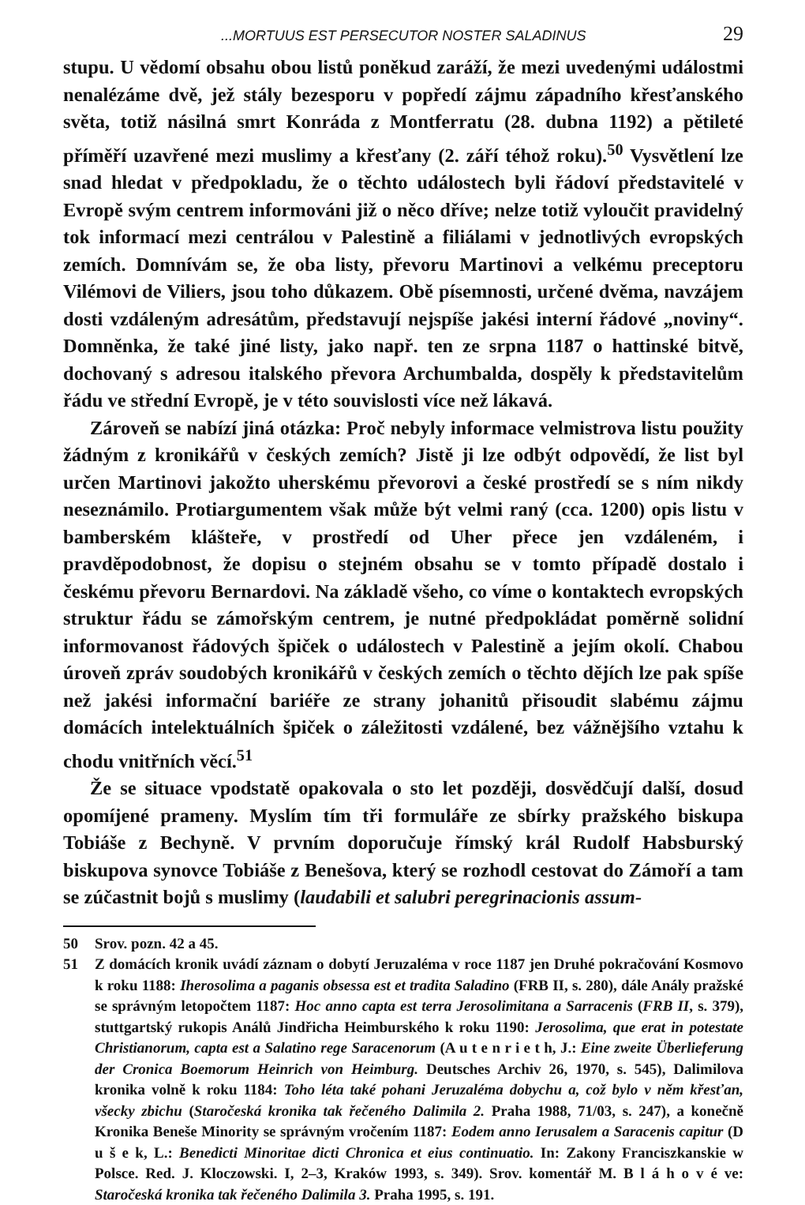...MORTUUS EST PERSECUTOR NOSTER SALADINUS 29
stupu. U vědomí obsahu obou listů poněkud zaráží, že mezi uvedenými událostmi nenalézáme dvě, jež stály bezesporu v popředí zájmu západního křesťanského světa, totiž násilná smrt Konráda z Montferratu (28. dubna 1192) a pětileté příměří uzavřené mezi muslimy a křesťany (2. září téhož roku).<sup>50</sup> Vysvětlení lze snad hledat v předpokladu, že o těchto událostech byli řádoví představitelé v Evropě svým centrem informováni již o něco dříve; nelze totiž vyloučit pravidelný tok informací mezi centrálou v Palestině a filiálami v jednotlivých evropských zemích. Domnívám se, že oba listy, převoru Martinovi a velkému preceptoru Vilémovi de Viliers, jsou toho důkazem. Obě písemnosti, určené dvěma, navzájem dosti vzdáleným adresátům, představují nejspíše jakési interní řádové „noviny“. Domněnka, že také jiné listy, jako např. ten ze srpna 1187 o hattinské bitvě, dochovaný s adresou italského převora Archumbalda, dospěly k představitelům řádu ve střední Evropě, je v této souvislosti více než lákavá.
Zároveň se nabízí jiná otázka: Proč nebyly informace velmistrova listu použity žádným z kronikářů v českých zemích? Jistě ji lze odbýt odpovědí, že list byl určen Martinovi jakožto uherskému převorovi a české prostředí se s ním nikdy neseznámilo. Protiargumentem však může být velmi raný (cca. 1200) opis listu v bamberském klášteře, v prostředí od Uher přece jen vzdáleném, i pravděpodobnost, že dopisu o stejném obsahu se v tomto případě dostalo i českému převoru Bernardovi. Na základě všeho, co víme o kontaktech evropských struktur řádu se zámořským centrem, je nutné předpokládat poměrně solidní informovanost řádových špiček o událostech v Palestině a jejím okolí. Chabou úroveň zpráv soudobých kronikářů v českých zemích o těchto dějích lze pak spíše než jakési informační bariéře ze strany johanitů přisoudit slabému zájmu domácích intelektuálních špiček o záležitosti vzdálené, bez vážnějšího vztahu k chodu vnitřních věcí.<sup>51</sup>
Že se situace vpodstatě opakovala o sto let později, dosvědčují další, dosud opomíjené prameny. Myslím tím tři formuláře ze sbírky pražského biskupa Tobiáše z Bechyně. V prvním doporučuje římský král Rudolf Habsburský biskupova synovce Tobiáše z Benešova, který se rozhodl cestovat do Zámoří a tam se zúčastnit bojů s muslimy (laudabili et salubri peregrinacionis assum-
50 Srov. pozn. 42 a 45.
51 Z domácích kronik uvádí záznam o dobytí Jeruzaléma v roce 1187 jen Druhé pokračování Kosmovo k roku 1188: Iherosolima a paganis obsessa est et tradita Saladino (FRB II, s. 280), dále Anály pražské se správným letopočtem 1187: Hoc anno capta est terra Jerosolimitana a Sarracenis (FRB II, s. 379), stuttgartský rukopis Análů Jindřicha Heimburského k roku 1190: Jerosolima, que erat in potestate Christianorum, capta est a Salatino rege Saracenorum (A u t e n r i e t h, J.: Eine zweite Überlieferung der Cronica Boemorum Heinrich von Heimburg. Deutsches Archiv 26, 1970, s. 545), Dalimilova kronika volně k roku 1184: Toho léta také pohani Jeruzaléma dobychu a, což bylo v něm křesťan, všecky zbichu (Staročeská kronika tak řečeného Dalimila 2. Praha 1988, 71/03, s. 247), a konečně Kronika Beneše Minority se správným vročením 1187: Eodem anno Ierusalem a Saracenis capitur (D u š e k, L.: Benedicti Minoritae dicti Chronica et eius continuatio. In: Zakony Franciszkanskie w Polsce. Red. J. Kloczowski. I, 2–3, Kraków 1993, s. 349). Srov. komentář M. B l á h o v é ve: Staročeská kronika tak řečeného Dalimila 3. Praha 1995, s. 191.